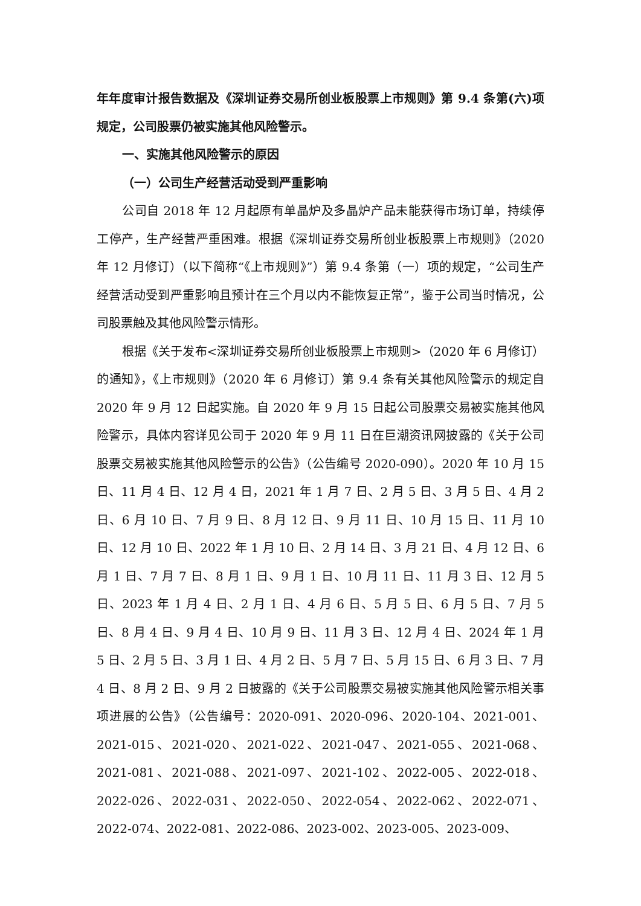年年度审计报告数据及《深圳证券交易所创业板股票上市规则》第 9.4 条第(六)项规定，公司股票仍被实施其他风险警示。
一、实施其他风险警示的原因
（一）公司生产经营活动受到严重影响
公司自 2018 年 12 月起原有单晶炉及多晶炉产品未能获得市场订单，持续停工停产，生产经营严重困难。根据《深圳证券交易所创业板股票上市规则》（2020 年 12 月修订）（以下简称“《上市规则》”）第 9.4 条第（一）项的规定，“公司生产经营活动受到严重影响且预计在三个月以内不能恢复正常”，鉴于公司当时情况，公司股票触及其他风险警示情形。
根据《关于发布<深圳证券交易所创业板股票上市规则>（2020 年 6 月修订）的通知》，《上市规则》（2020 年 6 月修订）第 9.4 条有关其他风险警示的规定自 2020 年 9 月 12 日起实施。自 2020 年 9 月 15 日起公司股票交易被实施其他风险警示，具体内容详见公司于 2020 年 9 月 11 日在巨潮资讯网披露的《关于公司股票交易被实施其他风险警示的公告》（公告编号 2020-090）。2020 年 10 月 15 日、11 月 4 日、12 月 4 日，2021 年 1 月 7 日、2 月 5 日、3 月 5 日、4 月 2 日、6 月 10 日、7 月 9 日、8 月 12 日、9 月 11 日、10 月 15 日、11 月 10 日、12 月 10 日、2022 年 1 月 10 日、2 月 14 日、3 月 21 日、4 月 12 日、6 月 1 日、7 月 7 日、8 月 1 日、9 月 1 日、10 月 11 日、11 月 3 日、12 月 5 日、2023 年 1 月 4 日、2 月 1 日、4 月 6 日、5 月 5 日、6 月 5 日、7 月 5 日、8 月 4 日、9 月 4 日、10 月 9 日、11 月 3 日、12 月 4 日、2024 年 1 月 5 日、2 月 5 日、3 月 1 日、4 月 2 日、5 月 7 日、5 月 15 日、6 月 3 日、7 月 4 日、8 月 2 日、9 月 2 日披露的《关于公司股票交易被实施其他风险警示相关事项进展的公告》（公告编号：2020-091、2020-096、2020-104、2021-001、2021-015、2021-020、2021-022、2021-047、2021-055、2021-068、2021-081、2021-088、2021-097、2021-102、2022-005、2022-018、2022-026、2022-031、2022-050、2022-054、2022-062、2022-071、2022-074、2022-081、2022-086、2023-002、2023-005、2023-009、